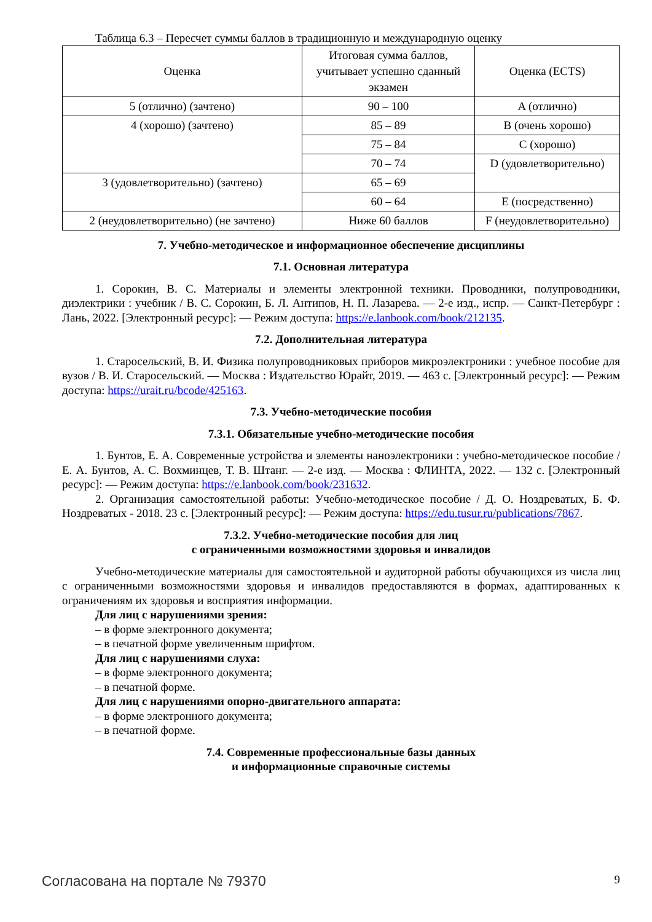Таблица 6.3 – Пересчет суммы баллов в традиционную и международную оценку
| Оценка | Итоговая сумма баллов, учитывает успешно сданный экзамен | Оценка (ECTS) |
| --- | --- | --- |
| 5 (отлично) (зачтено) | 90 – 100 | A (отлично) |
| 4 (хорошо) (зачтено) | 85 – 89 | B (очень хорошо) |
| | 75 – 84 | C (хорошо) |
| | 70 – 74 | D (удовлетворительно) |
| 3 (удовлетворительно) (зачтено) | 65 – 69 | |
| | 60 – 64 | E (посредственно) |
| 2 (неудовлетворительно) (не зачтено) | Ниже 60 баллов | F (неудовлетворительно) |
7. Учебно-методическое и информационное обеспечение дисциплины
7.1. Основная литература
1. Сорокин, В. С. Материалы и элементы электронной техники. Проводники, полупроводники, диэлектрики : учебник / В. С. Сорокин, Б. Л. Антипов, Н. П. Лазарева. — 2-е изд., испр. — Санкт-Петербург : Лань, 2022. [Электронный ресурс]: — Режим доступа: https://e.lanbook.com/book/212135.
7.2. Дополнительная литература
1. Старосельский, В. И. Физика полупроводниковых приборов микроэлектроники : учебное пособие для вузов / В. И. Старосельский. — Москва : Издательство Юрайт, 2019. — 463 с. [Электронный ресурс]: — Режим доступа: https://urait.ru/bcode/425163.
7.3. Учебно-методические пособия
7.3.1. Обязательные учебно-методические пособия
1. Бунтов, Е. А. Современные устройства и элементы наноэлектроники : учебно-методическое пособие / Е. А. Бунтов, А. С. Вохминцев, Т. В. Штанг. — 2-е изд. — Москва : ФЛИНТА, 2022. — 132 с. [Электронный ресурс]: — Режим доступа: https://e.lanbook.com/book/231632.
2. Организация самостоятельной работы: Учебно-методическое пособие / Д. О. Ноздреватых, Б. Ф. Ноздреватых - 2018. 23 с. [Электронный ресурс]: — Режим доступа: https://edu.tusur.ru/publications/7867.
7.3.2. Учебно-методические пособия для лиц
с ограниченными возможностями здоровья и инвалидов
Учебно-методические материалы для самостоятельной и аудиторной работы обучающихся из числа лиц с ограниченными возможностями здоровья и инвалидов предоставляются в формах, адаптированных к ограничениям их здоровья и восприятия информации.
Для лиц с нарушениями зрения:
– в форме электронного документа;
– в печатной форме увеличенным шрифтом.
Для лиц с нарушениями слуха:
– в форме электронного документа;
– в печатной форме.
Для лиц с нарушениями опорно-двигательного аппарата:
– в форме электронного документа;
– в печатной форме.
7.4. Современные профессиональные базы данных
и информационные справочные системы
Согласована на портале № 79370 9